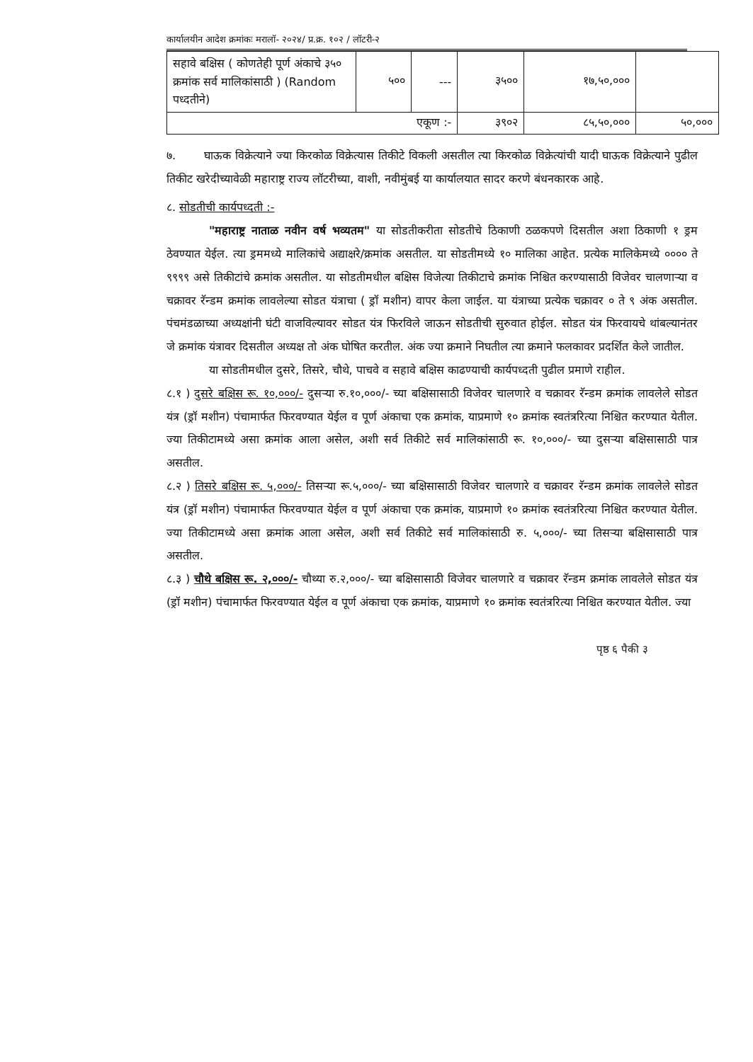कार्यालयीन आदेश क्रमांकः मरालॉ- २०२४/ प्र.क्र. १०२ / लॉटरी-२
| सहावे बक्षिस ( कोणतेही पूर्ण अंकाचे ३५० क्रमांक सर्व मालिकांसाठी ) (Random पध्दतीने) | ५०० | --- | ३५०० | १७,५०,००० | |
| एकूण :- | | | ३९०२ | ८५,५०,००० | ५०,००० |
७. घाऊक विक्रेत्याने ज्या किरकोळ विक्रेत्यास तिकीटे विकली असतील त्या किरकोळ विक्रेत्यांची यादी घाऊक विक्रेत्याने पुढील तिकीट खरेदीच्यावेळी महाराष्ट्र राज्य लॉटरीच्या, वाशी, नवीमुंबई या कार्यालयात सादर करणे बंधनकारक आहे.
८. सोडतीची कार्यपध्दती :-
"महाराष्ट्र नाताळ नवीन वर्ष भव्यतम" या सोडतीकरीता सोडतीचे ठिकाणी ठळकपणे दिसतील अशा ठिकाणी १ ड्रम ठेवण्यात येईल. त्या ड्रममध्ये मालिकांचे अद्याक्षरे/क्रमांक असतील. या सोडतीमध्ये १० मालिका आहेत. प्रत्येक मालिकेमध्ये ०००० ते ९९९९ असे तिकीटांचे क्रमांक असतील. या सोडतीमधील बक्षिस विजेत्या तिकीटाचे क्रमांक निश्चित करण्यासाठी विजेवर चालणाऱ्या व चक्रावर रॅन्डम क्रमांक लावलेल्या सोडत यंत्राचा ( ड्रॉ मशीन) वापर केला जाईल. या यंत्राच्या प्रत्येक चक्रावर ० ते ९ अंक असतील. पंचमंडळाच्या अध्यक्षांनी घंटी वाजविल्यावर सोडत यंत्र फिरविले जाऊन सोडतीची सुरुवात होईल. सोडत यंत्र फिरवायचे थांबल्यानंतर जे क्रमांक यंत्रावर दिसतील अध्यक्ष तो अंक घोषित करतील. अंक ज्या क्रमाने निघतील त्या क्रमाने फलकावर प्रदर्शित केले जातील.
या सोडतीमधील दुसरे, तिसरे, चौथे, पाचवे व सहावे बक्षिस काढण्याची कार्यपध्दती पुढील प्रमाणे राहील.
८.१ ) दुसरे बक्षिस रू. १०,०००/- दुसऱ्या रु.१०,०००/- च्या बक्षिसासाठी विजेवर चालणारे व चक्रावर रॅन्डम क्रमांक लावलेले सोडत यंत्र (ड्रॉ मशीन) पंचामार्फत फिरवण्यात येईल व पूर्ण अंकाचा एक क्रमांक, याप्रमाणे १० क्रमांक स्वतंत्ररित्या निश्चित करण्यात येतील. ज्या तिकीटामध्ये असा क्रमांक आला असेल, अशी सर्व तिकीटे सर्व मालिकांसाठी रू. १०,०००/- च्या दुसऱ्या बक्षिसासाठी पात्र असतील.
८.२ ) तिसरे बक्षिस रू. ५,०००/- तिसऱ्या रू.५,०००/- च्या बक्षिसासाठी विजेवर चालणारे व चक्रावर रॅन्डम क्रमांक लावलेले सोडत यंत्र (ड्रॉ मशीन) पंचामार्फत फिरवण्यात येईल व पूर्ण अंकाचा एक क्रमांक, याप्रमाणे १० क्रमांक स्वतंत्ररित्या निश्चित करण्यात येतील. ज्या तिकीटामध्ये असा क्रमांक आला असेल, अशी सर्व तिकीटे सर्व मालिकांसाठी रु. ५,०००/- च्या तिसऱ्या बक्षिसासाठी पात्र असतील.
८.३ ) चौथे बक्षिस रू. २,०००/- चौथ्या रु.२,०००/- च्या बक्षिसासाठी विजेवर चालणारे व चक्रावर रॅन्डम क्रमांक लावलेले सोडत यंत्र (ड्रॉ मशीन) पंचामार्फत फिरवण्यात येईल व पूर्ण अंकाचा एक क्रमांक, याप्रमाणे १० क्रमांक स्वतंत्ररित्या निश्चित करण्यात येतील. ज्या
पृष्ठ ६ पैकी ३